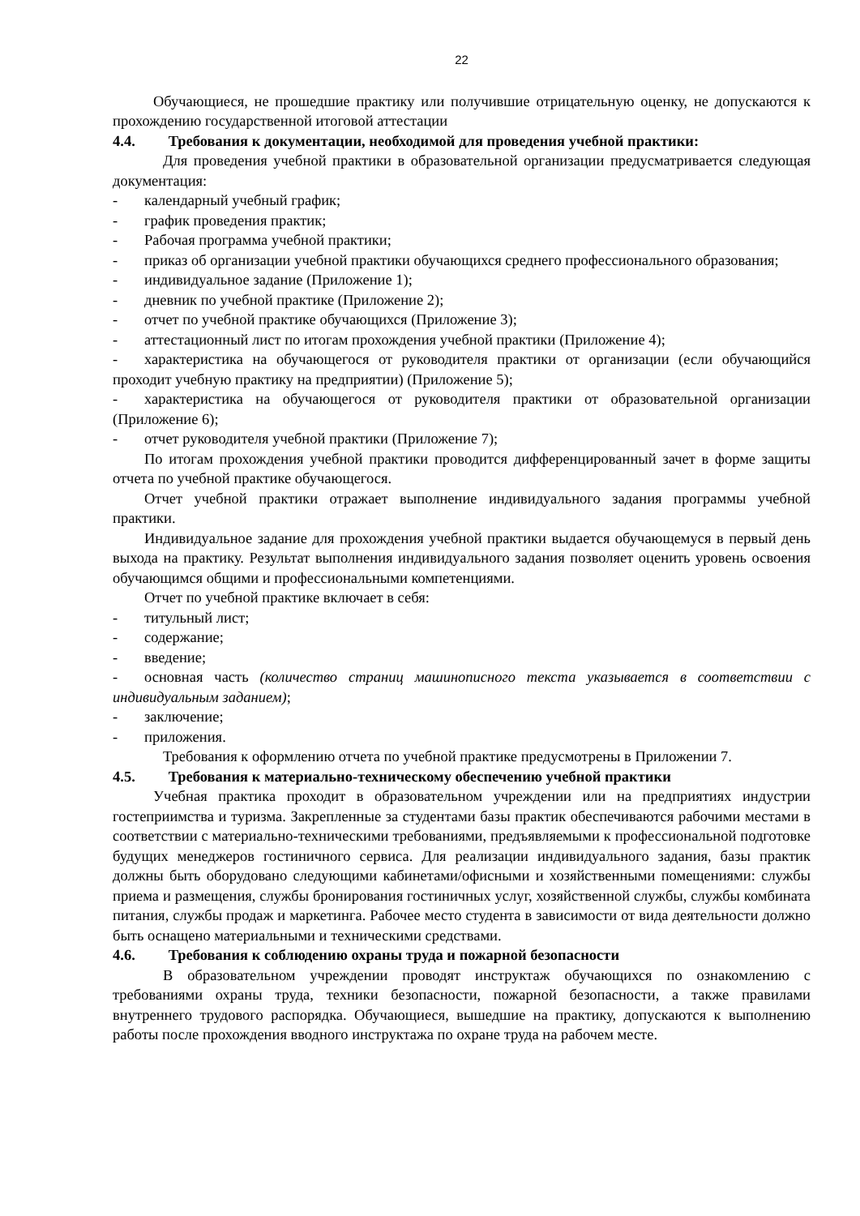22
Обучающиеся, не прошедшие практику или получившие отрицательную оценку, не допускаются к прохождению государственной итоговой аттестации
4.4. Требования к документации, необходимой для проведения учебной практики:
Для проведения учебной практики в образовательной организации предусматривается следующая документация:
- календарный учебный график;
- график проведения практик;
- Рабочая программа учебной практики;
- приказ об организации учебной практики обучающихся среднего профессионального образования;
- индивидуальное задание (Приложение 1);
- дневник по учебной практике (Приложение 2);
- отчет по учебной практике обучающихся (Приложение 3);
- аттестационный лист по итогам прохождения учебной практики (Приложение 4);
- характеристика на обучающегося от руководителя практики от организации (если обучающийся проходит учебную практику на предприятии) (Приложение 5);
- характеристика на обучающегося от руководителя практики от образовательной организации (Приложение 6);
- отчет руководителя учебной практики (Приложение 7);
По итогам прохождения учебной практики проводится дифференцированный зачет в форме защиты отчета по учебной практике обучающегося.
Отчет учебной практики отражает выполнение индивидуального задания программы учебной практики.
Индивидуальное задание для прохождения учебной практики выдается обучающемуся в первый день выхода на практику. Результат выполнения индивидуального задания позволяет оценить уровень освоения обучающимся общими и профессиональными компетенциями.
Отчет по учебной практике включает в себя:
- титульный лист;
- содержание;
- введение;
- основная часть (количество страниц машинописного текста указывается в соответствии с индивидуальным заданием);
- заключение;
- приложения.
Требования к оформлению отчета по учебной практике предусмотрены в Приложении 7.
4.5. Требования к материально-техническому обеспечению учебной практики
Учебная практика проходит в образовательном учреждении или на предприятиях индустрии гостеприимства и туризма. Закрепленные за студентами базы практик обеспечиваются рабочими местами в соответствии с материально-техническими требованиями, предъявляемыми к профессиональной подготовке будущих менеджеров гостиничного сервиса. Для реализации индивидуального задания, базы практик должны быть оборудовано следующими кабинетами/офисными и хозяйственными помещениями: службы приема и размещения, службы бронирования гостиничных услуг, хозяйственной службы, службы комбината питания, службы продаж и маркетинга. Рабочее место студента в зависимости от вида деятельности должно быть оснащено материальными и техническими средствами.
4.6. Требования к соблюдению охраны труда и пожарной безопасности
В образовательном учреждении проводят инструктаж обучающихся по ознакомлению с требованиями охраны труда, техники безопасности, пожарной безопасности, а также правилами внутреннего трудового распорядка. Обучающиеся, вышедшие на практику, допускаются к выполнению работы после прохождения вводного инструктажа по охране труда на рабочем месте.